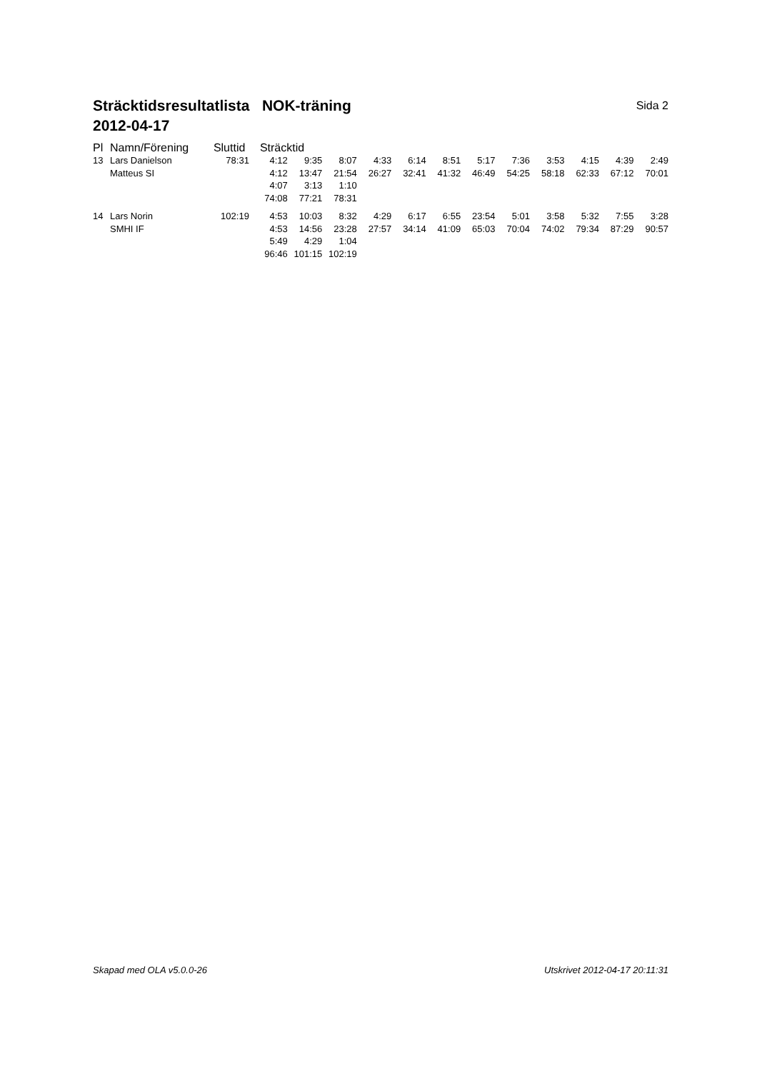Sida 2 Sträcktidsresultatlista NOK-träning
2012-04-17
| Pl | Namn/Förening | Sluttid | Sträcktid | | | | | | | | | | | |
| 13 | Lars Danielson | 78:31 | 4:12 | 9:35 | 8:07 | 4:33 | 6:14 | 8:51 | 5:17 | 7:36 | 3:53 | 4:15 | 4:39 | 2:49 |
| | Matteus SI | | 4:12 | 13:47 | 21:54 | 26:27 | 32:41 | 41:32 | 46:49 | 54:25 | 58:18 | 62:33 | 67:12 | 70:01 |
| | | | 4:07 | 3:13 | 1:10 | | | | | | | | | |
| | | | 74:08 | 77:21 | 78:31 | | | | | | | | | |
| 14 | Lars Norin | 102:19 | 4:53 | 10:03 | 8:32 | 4:29 | 6:17 | 6:55 | 23:54 | 5:01 | 3:58 | 5:32 | 7:55 | 3:28 |
| | SMHI IF | | 4:53 | 14:56 | 23:28 | 27:57 | 34:14 | 41:09 | 65:03 | 70:04 | 74:02 | 79:34 | 87:29 | 90:57 |
| | | | 5:49 | 4:29 | 1:04 | | | | | | | | | |
| | | | 96:46 | 101:15 | 102:19 | | | | | | | | | |
Skapad med OLA v5.0.0-26 Utskrivet 2012-04-17 20:11:31